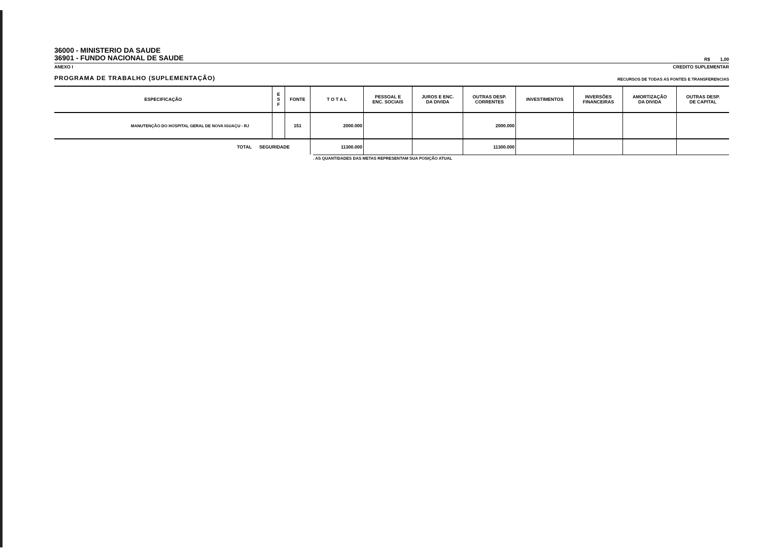36000 - MINISTERIO DA SAUDE
36901 - FUNDO NACIONAL DE SAUDE
R$ 1,00
ANEXO I CREDITO SUPLEMENTAR
PROGRAMA DE TRABALHO (SUPLEMENTAÇÃO) RECURSOS DE TODAS AS FONTES E TRANSFERENCIAS
| ESPECIFICAÇÃO | E S F | FONTE | T O T A L | PESSOAL E ENC. SOCIAIS | JUROS E ENC. DA DIVIDA | OUTRAS DESP. CORRENTES | INVESTIMENTOS | INVERSÕES FINANCEIRAS | AMORTIZAÇÃO DA DIVIDA | OUTRAS DESP. DE CAPITAL |
| --- | --- | --- | --- | --- | --- | --- | --- | --- | --- | --- |
| MANUTENÇÃO DO HOSPITAL GERAL DE NOVA IGUAÇU - RJ | | 151 | 2000.000 | | | 2000.000 | | | | |
| TOTAL SEGURIDADE | | | 11300.000 | | | 11300.000 | | | | |
. AS QUANTIDADES DAS METAS REPRESENTAM SUA POSIÇÃO ATUAL